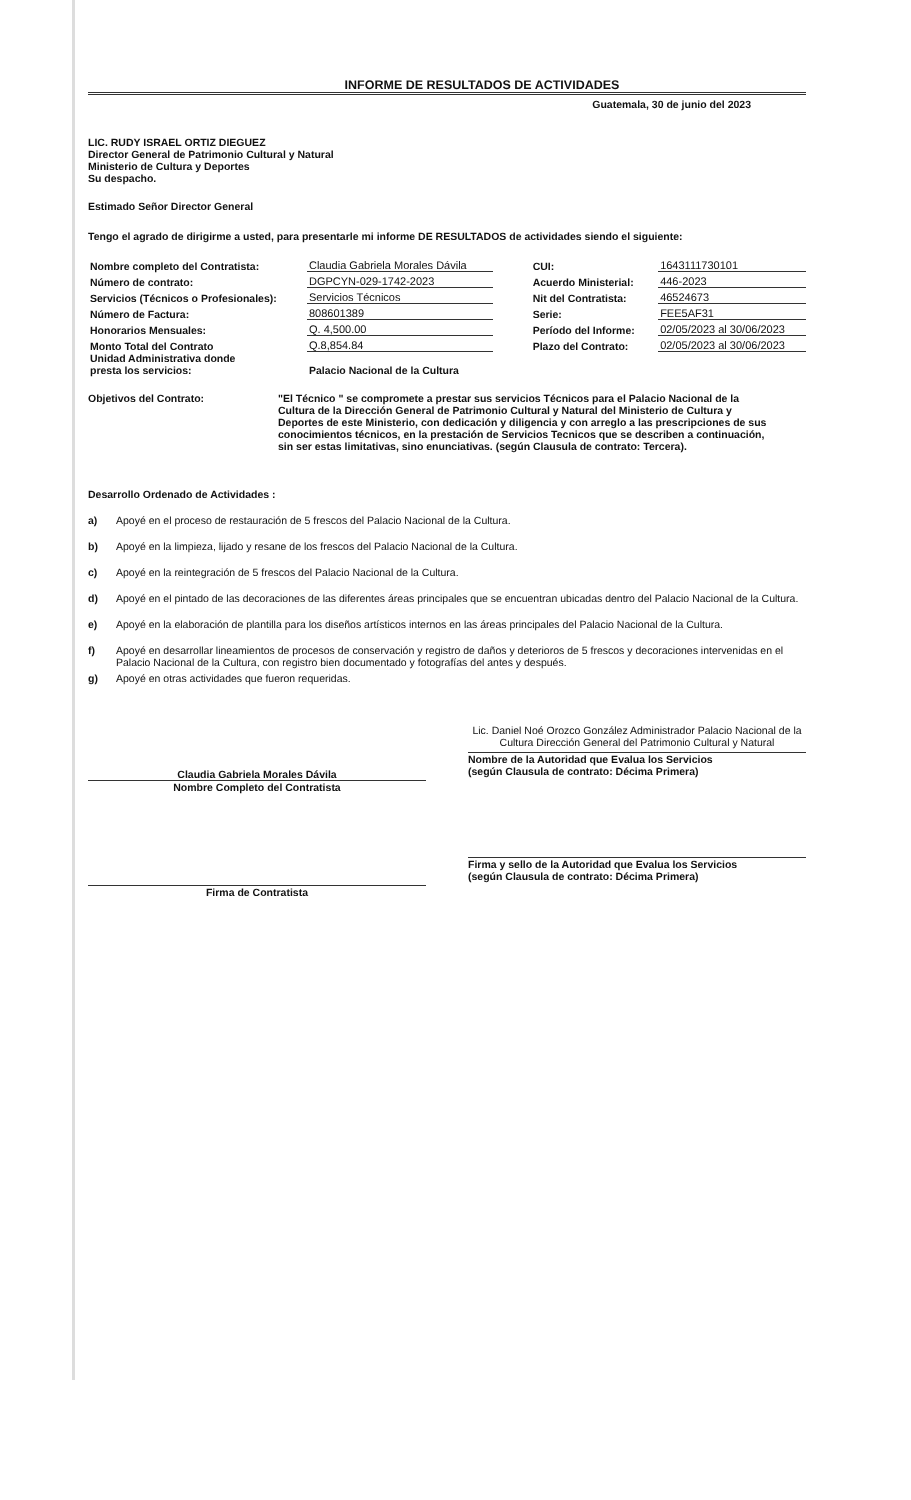INFORME DE RESULTADOS DE ACTIVIDADES
Guatemala, 30 de junio del 2023
LIC. RUDY ISRAEL ORTIZ DIEGUEZ
Director General de Patrimonio Cultural y Natural
Ministerio de Cultura y Deportes
Su despacho.
Estimado Señor Director General
Tengo el agrado de dirigirme a usted, para presentarle mi informe DE RESULTADOS de actividades siendo el siguiente:
| Nombre completo del Contratista: | Claudia Gabriela Morales Dávila | CUI: | 1643111730101 |
| Número de contrato: | DGPCYN-029-1742-2023 | Acuerdo Ministerial: | 446-2023 |
| Servicios (Técnicos o Profesionales): | Servicios Técnicos | Nit del Contratista: | 46524673 |
| Número de Factura: | 808601389 | Serie: | FEE5AF31 |
| Honorarios Mensuales: | Q. 4,500.00 | Período del Informe: | 02/05/2023 al 30/06/2023 |
| Monto Total del Contrato | Q.8,854.84 | Plazo del Contrato: | 02/05/2023 al 30/06/2023 |
| Unidad Administrativa donde presta los servicios: | Palacio Nacional de la Cultura | | |
Objetivos del Contrato: "El Técnico " se compromete a prestar sus servicios Técnicos para el Palacio Nacional de la Cultura de la Dirección General de Patrimonio Cultural y Natural del Ministerio de Cultura y Deportes de este Ministerio, con dedicación y diligencia y con arreglo a las prescripciones de sus conocimientos técnicos, en la prestación de Servicios Tecnicos que se describen a continuación, sin ser estas limitativas, sino enunciativas. (según Clausula de contrato: Tercera).
Desarrollo Ordenado de Actividades :
a) Apoyé en el proceso de restauración de 5 frescos del Palacio Nacional de la Cultura.
b) Apoyé en la limpieza, lijado y resane de los frescos del Palacio Nacional de la Cultura.
c) Apoyé en la reintegración de 5 frescos del Palacio Nacional de la Cultura.
d) Apoyé en el pintado de las decoraciones de las diferentes áreas principales que se encuentran ubicadas dentro del Palacio Nacional de la Cultura.
e) Apoyé en la elaboración de plantilla para los diseños artísticos internos en las áreas principales del Palacio Nacional de la Cultura.
f) Apoyé en desarrollar lineamientos de procesos de conservación y registro de daños y deterioros de 5 frescos y decoraciones intervenidas en el Palacio Nacional de la Cultura, con registro bien documentado y fotografías del antes y después.
g) Apoyé en otras actividades que fueron requeridas.
Claudia Gabriela Morales Dávila
Nombre Completo del Contratista
Firma de Contratista
Lic. Daniel Noé Orozco González Administrador Palacio Nacional de la Cultura Dirección General del Patrimonio Cultural y Natural
Nombre de la Autoridad que Evalua los Servicios
(según Clausula de contrato: Décima Primera)
Firma y sello de la Autoridad que Evalua los Servicios
(según Clausula de contrato: Décima Primera)